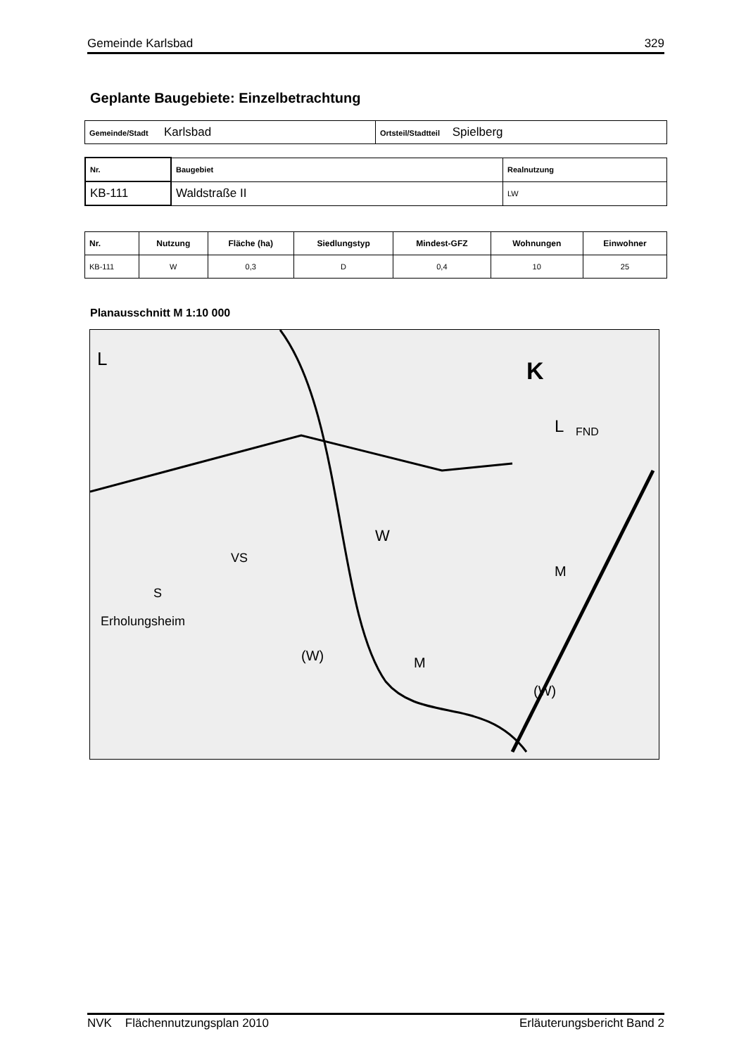Gemeinde Karlsbad 329
Geplante Baugebiete: Einzelbetrachtung
| Gemeinde/Stadt Karlsbad | Ortsteil/Stadtteil Spielberg |
| Nr. | Baugebiet | Realnutzung |
| KB-111 | Waldstraße II | LW |
| Nr. | Nutzung | Fläche (ha) | Siedlungstyp | Mindest-GFZ | Wohnungen | Einwohner |
| --- | --- | --- | --- | --- | --- | --- |
| KB-111 | W | 0,3 | D | 0,4 | 10 | 25 |
Planausschnitt M 1:10 000
L
K
L
FND
W
Erholungsheim
(W)
(W)
M
M
VS
S
NVK Flächennutzungsplan 2010 Erläuterungsbericht Band 2